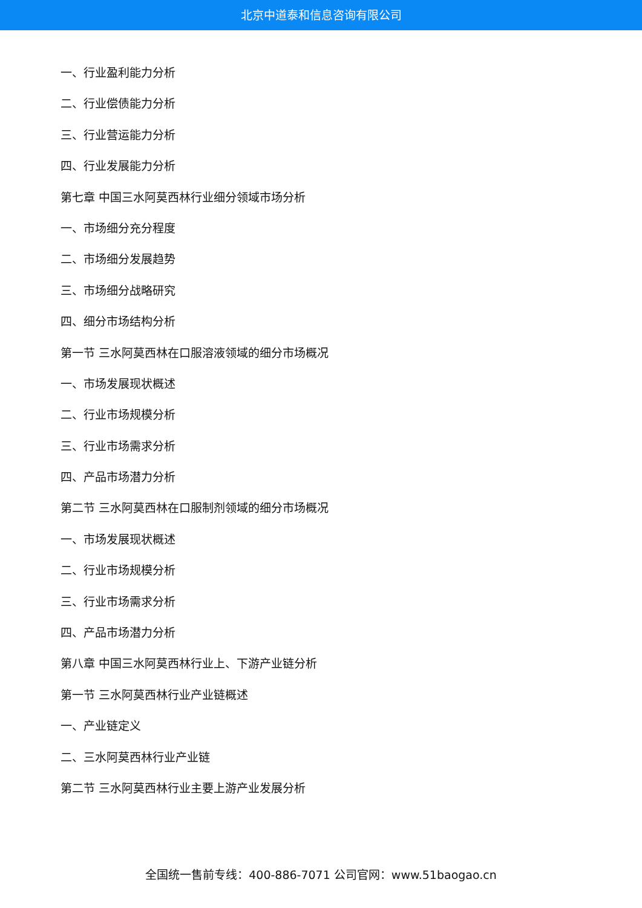北京中道泰和信息咨询有限公司
一、行业盈利能力分析
二、行业偿债能力分析
三、行业营运能力分析
四、行业发展能力分析
第七章 中国三水阿莫西林行业细分领域市场分析
一、市场细分充分程度
二、市场细分发展趋势
三、市场细分战略研究
四、细分市场结构分析
第一节 三水阿莫西林在口服溶液领域的细分市场概况
一、市场发展现状概述
二、行业市场规模分析
三、行业市场需求分析
四、产品市场潜力分析
第二节 三水阿莫西林在口服制剂领域的细分市场概况
一、市场发展现状概述
二、行业市场规模分析
三、行业市场需求分析
四、产品市场潜力分析
第八章 中国三水阿莫西林行业上、下游产业链分析
第一节 三水阿莫西林行业产业链概述
一、产业链定义
二、三水阿莫西林行业产业链
第二节 三水阿莫西林行业主要上游产业发展分析
全国统一售前专线：400-886-7071 公司官网：www.51baogao.cn